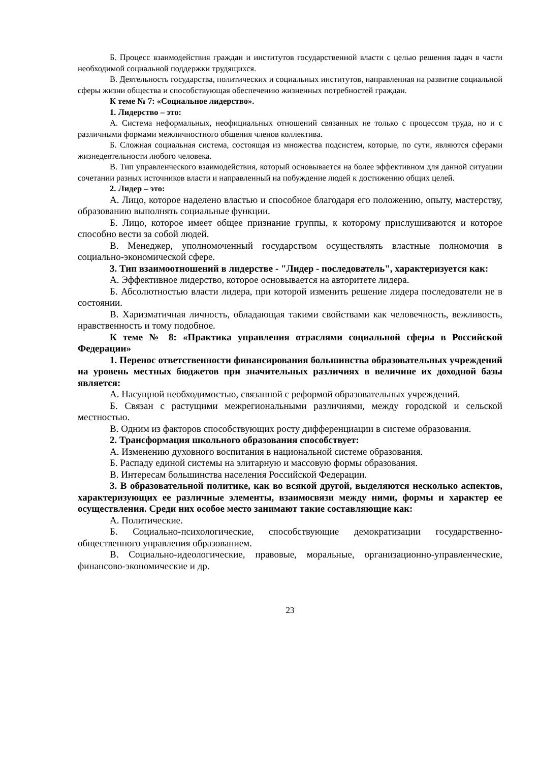Б. Процесс взаимодействия граждан и институтов государственной власти с целью решения задач в части необходимой социальной поддержки трудящихся.
В. Деятельность государства, политических и социальных институтов, направленная на развитие социальной сферы жизни общества и способствующая обеспечению жизненных потребностей граждан.
К теме № 7: «Социальное лидерство».
1. Лидерство – это:
А. Система неформальных, неофициальных отношений связанных не только с процессом труда, но и с различными формами межличностного общения членов коллектива.
Б. Сложная социальная система, состоящая из множества подсистем, которые, по сути, являются сферами жизнедеятельности любого человека.
В. Тип управленческого взаимодействия, который основывается на более эффективном для данной ситуации сочетании разных источников власти и направленный на побуждение людей к достижению общих целей.
2. Лидер – это:
А. Лицо, которое наделено властью и способное благодаря его положению, опыту, мастерству, образованию выполнять социальные функции.
Б. Лицо, которое имеет общее признание группы, к которому прислушиваются и которое способно вести за собой людей.
В. Менеджер, уполномоченный государством осуществлять властные полномочия в социально-экономической сфере.
3. Тип взаимоотношений в лидерстве - "Лидер - последователь", характеризуется как:
А. Эффективное лидерство, которое основывается на авторитете лидера.
Б. Абсолютностью власти лидера, при которой изменить решение лидера последователи не в состоянии.
В. Харизматичная личность, обладающая такими свойствами как человечность, вежливость, нравственность и тому подобное.
К теме № 8: «Практика управления отраслями социальной сферы в Российской Федерации»
1. Перенос ответственности финансирования большинства образовательных учреждений на уровень местных бюджетов при значительных различиях в величине их доходной базы является:
А. Насущной необходимостью, связанной с реформой образовательных учреждений.
Б. Связан с растущими межрегиональными различиями, между городской и сельской местностью.
В. Одним из факторов способствующих росту дифференциации в системе образования.
2. Трансформация школьного образования способствует:
А. Изменению духовного воспитания в национальной системе образования.
Б. Распаду единой системы на элитарную и массовую формы образования.
В. Интересам большинства населения Российской Федерации.
3. В образовательной политике, как во всякой другой, выделяются несколько аспектов, характеризующих ее различные элементы, взаимосвязи между ними, формы и характер ее осуществления. Среди них особое место занимают такие составляющие как:
А. Политические.
Б. Социально-психологические, способствующие демократизации государственно-общественного управления образованием.
В. Социально-идеологические, правовые, моральные, организационно-управленческие, финансово-экономические и др.
23